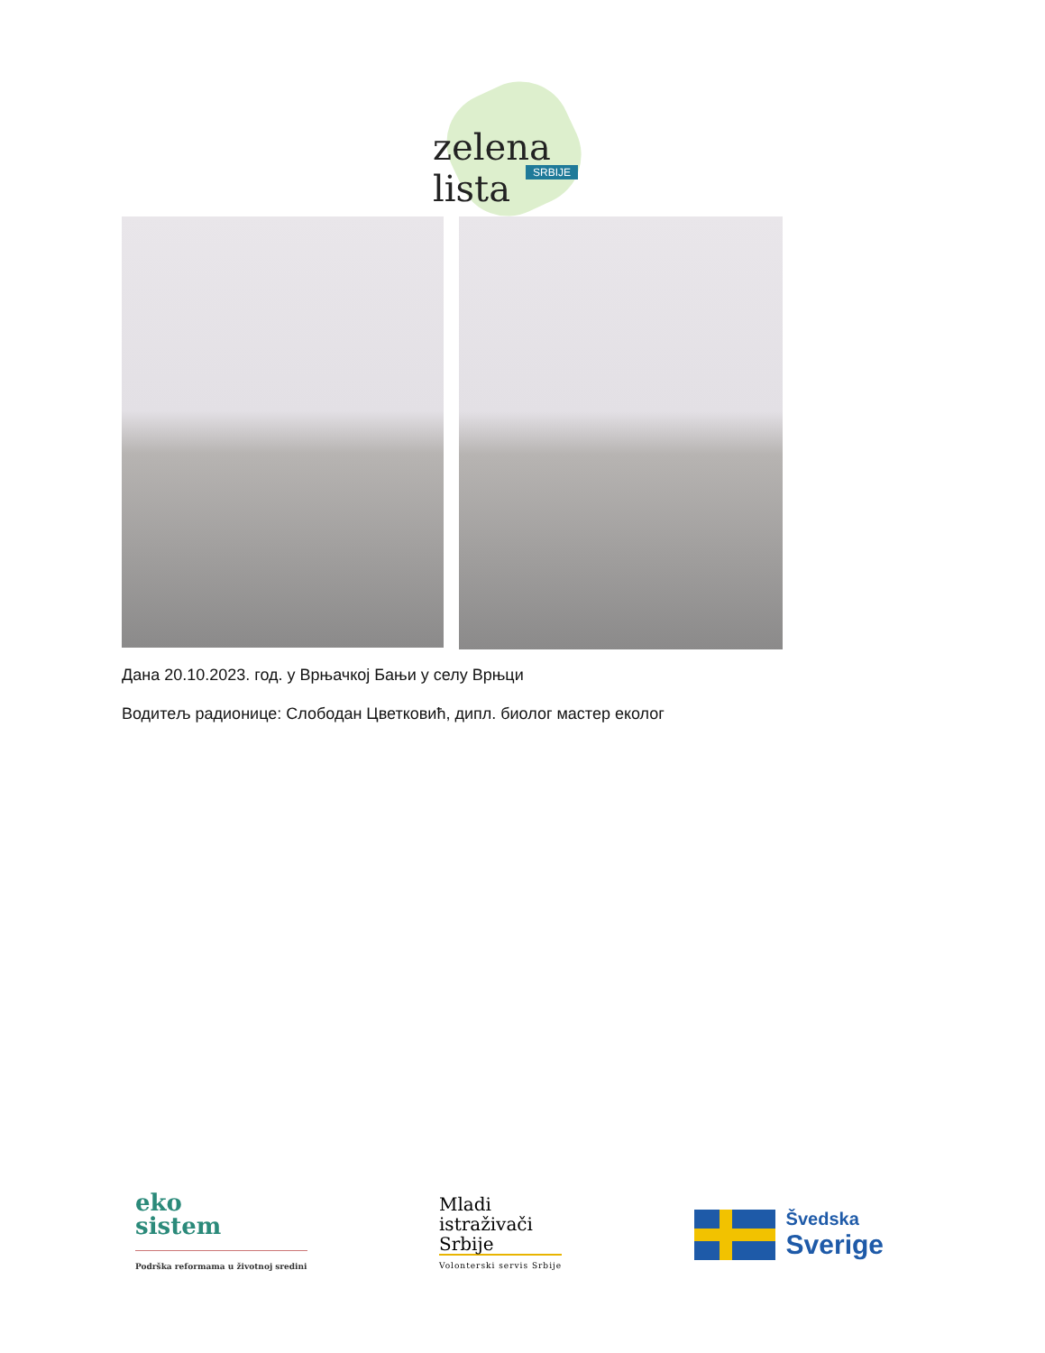zelena lista
SRBIJE
Дана 20.10.2023. год. у Врњачкој Бањи у селу Врњци
Водитељ радионице: Слободан Цветковић, дипл. биолог мастер еколог
eko
sistem
Podrška reformama u životnoj sredini
Mladi
istraživači
Srbije
Volonterski servis Srbije
Švedska
Sverige